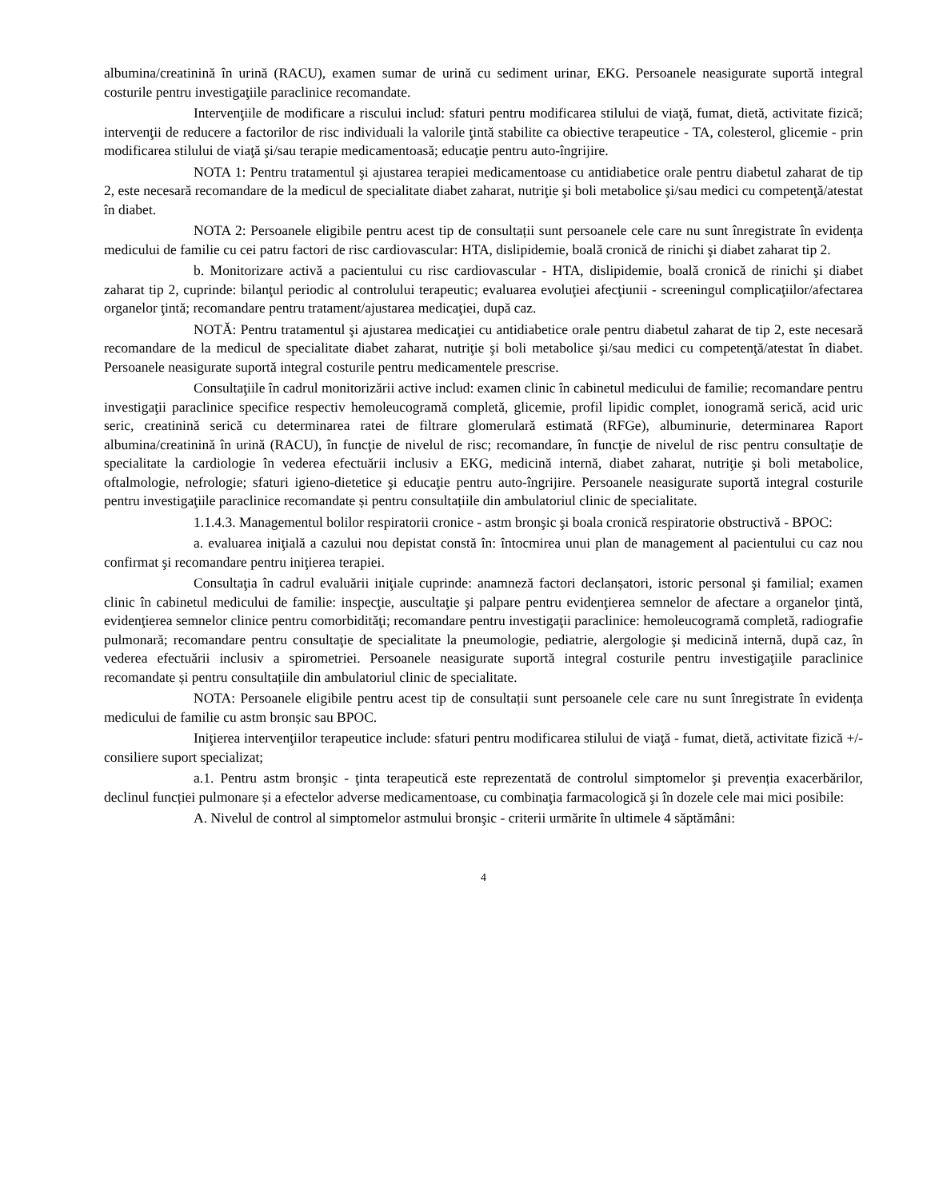albumina/creatinină în urină (RACU), examen sumar de urină cu sediment urinar, EKG. Persoanele neasigurate suportă integral costurile pentru investigaţiile paraclinice recomandate.
Intervenţiile de modificare a riscului includ: sfaturi pentru modificarea stilului de viaţă, fumat, dietă, activitate fizică; intervenţii de reducere a factorilor de risc individuali la valorile ţintă stabilite ca obiective terapeutice - TA, colesterol, glicemie - prin modificarea stilului de viaţă şi/sau terapie medicamentoasă; educaţie pentru auto-îngrijire.
NOTA 1: Pentru tratamentul şi ajustarea terapiei medicamentoase cu antidiabetice orale pentru diabetul zaharat de tip 2, este necesară recomandare de la medicul de specialitate diabet zaharat, nutriţie şi boli metabolice şi/sau medici cu competenţă/atestat în diabet.
NOTA 2: Persoanele eligibile pentru acest tip de consultații sunt persoanele cele care nu sunt înregistrate în evidența medicului de familie cu cei patru factori de risc cardiovascular: HTA, dislipidemie, boală cronică de rinichi şi diabet zaharat tip 2.
b. Monitorizare activă a pacientului cu risc cardiovascular - HTA, dislipidemie, boală cronică de rinichi şi diabet zaharat tip 2, cuprinde: bilanţul periodic al controlului terapeutic; evaluarea evoluţiei afecţiunii - screeningul complicaţiilor/afectarea organelor ţintă; recomandare pentru tratament/ajustarea medicaţiei, după caz.
NOTĂ: Pentru tratamentul şi ajustarea medicaţiei cu antidiabetice orale pentru diabetul zaharat de tip 2, este necesară recomandare de la medicul de specialitate diabet zaharat, nutriţie şi boli metabolice şi/sau medici cu competenţă/atestat în diabet. Persoanele neasigurate suportă integral costurile pentru medicamentele prescrise.
Consultaţiile în cadrul monitorizării active includ: examen clinic în cabinetul medicului de familie; recomandare pentru investigaţii paraclinice specifice respectiv hemoleucogramă completă, glicemie, profil lipidic complet, ionogramă serică, acid uric seric, creatinină serică cu determinarea ratei de filtrare glomerulară estimată (RFGe), albuminurie, determinarea Raport albumina/creatinină în urină (RACU), în funcţie de nivelul de risc; recomandare, în funcţie de nivelul de risc pentru consultaţie de specialitate la cardiologie în vederea efectuării inclusiv a EKG, medicină internă, diabet zaharat, nutriţie şi boli metabolice, oftalmologie, nefrologie; sfaturi igieno-dietetice şi educaţie pentru auto-îngrijire. Persoanele neasigurate suportă integral costurile pentru investigaţiile paraclinice recomandate și pentru consultațiile din ambulatoriul clinic de specialitate.
1.1.4.3. Managementul bolilor respiratorii cronice - astm bronşic şi boala cronică respiratorie obstructivă - BPOC:
a. evaluarea iniţială a cazului nou depistat constă în: întocmirea unui plan de management al pacientului cu caz nou confirmat şi recomandare pentru iniţierea terapiei.
Consultaţia în cadrul evaluării iniţiale cuprinde: anamneză factori declanșatori, istoric personal şi familial; examen clinic în cabinetul medicului de familie: inspecţie, auscultaţie şi palpare pentru evidenţierea semnelor de afectare a organelor ţintă, evidenţierea semnelor clinice pentru comorbidităţi; recomandare pentru investigaţii paraclinice: hemoleucogramă completă, radiografie pulmonară; recomandare pentru consultaţie de specialitate la pneumologie, pediatrie, alergologie şi medicină internă, după caz, în vederea efectuării inclusiv a spirometriei. Persoanele neasigurate suportă integral costurile pentru investigaţiile paraclinice recomandate și pentru consultațiile din ambulatoriul clinic de specialitate.
NOTA: Persoanele eligibile pentru acest tip de consultații sunt persoanele cele care nu sunt înregistrate în evidența medicului de familie cu astm bronșic sau BPOC.
Iniţierea intervenţiilor terapeutice include: sfaturi pentru modificarea stilului de viaţă - fumat, dietă, activitate fizică +/- consiliere suport specializat;
a.1. Pentru astm bronşic - ţinta terapeutică este reprezentată de controlul simptomelor şi prevenția exacerbărilor, declinul funcției pulmonare și a efectelor adverse medicamentoase, cu combinaţia farmacologică şi în dozele cele mai mici posibile:
A. Nivelul de control al simptomelor astmului bronşic - criterii urmărite în ultimele 4 săptămâni:
4